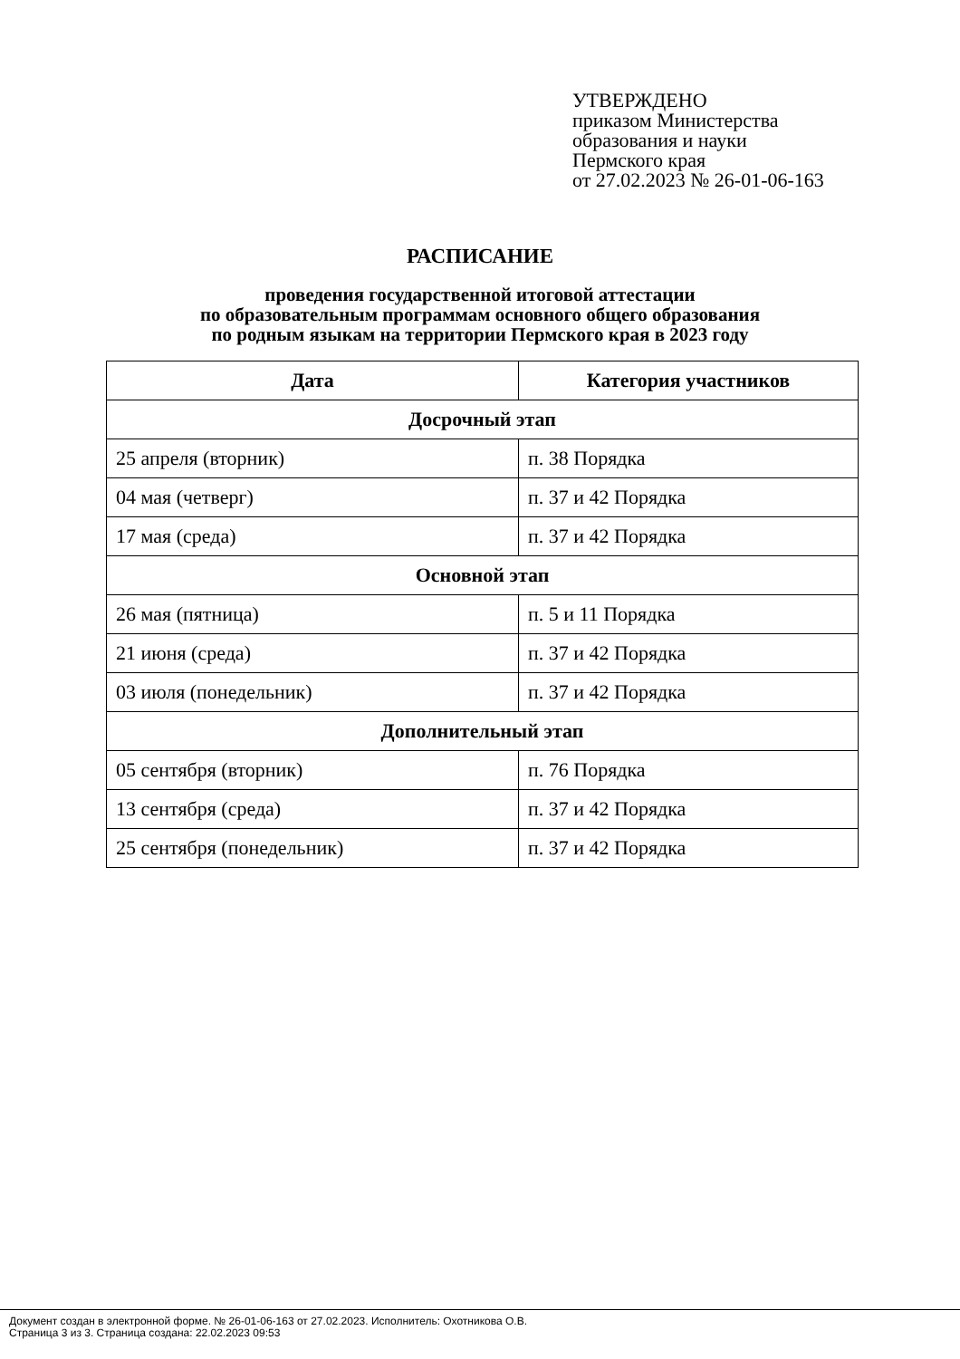УТВЕРЖДЕНО
приказом Министерства
образования и науки
Пермского края
от 27.02.2023 № 26-01-06-163
РАСПИСАНИЕ
проведения государственной итоговой аттестации
по образовательным программам основного общего образования
по родным языкам на территории Пермского края в 2023 году
| Дата | Категория участников |
| --- | --- |
| Досрочный этап | |
| 25 апреля (вторник) | п. 38 Порядка |
| 04 мая (четверг) | п. 37 и 42 Порядка |
| 17 мая (среда) | п. 37 и 42 Порядка |
| Основной этап | |
| 26 мая (пятница) | п. 5 и 11 Порядка |
| 21 июня (среда) | п. 37 и 42 Порядка |
| 03 июля (понедельник) | п. 37 и 42 Порядка |
| Дополнительный этап | |
| 05 сентября (вторник) | п. 76 Порядка |
| 13 сентября (среда) | п. 37 и 42 Порядка |
| 25 сентября (понедельник) | п. 37 и 42 Порядка |
Документ создан в электронной форме. № 26-01-06-163 от 27.02.2023. Исполнитель: Охотникова О.В.
Страница 3 из 3. Страница создана: 22.02.2023 09:53